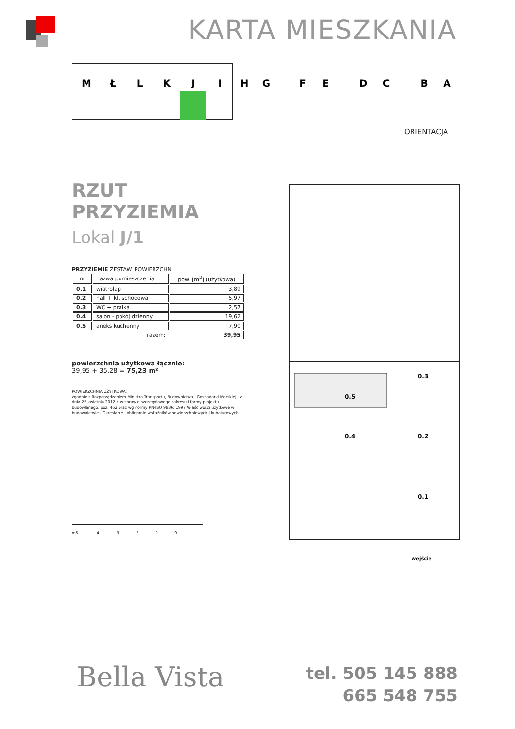KARTA MIESZKANIA
M
Ł
L
K
J
I
H
G
F
E
D
C
B
A
ORIENTACJA
RZUT PRZYZIEMIA
Lokal J/1
PRZYZIEMIE ZESTAW. POWIERZCHNI
| nr | nazwa pomieszczenia | pow. [m<sup>2</sup>] (użytkowa) |
| --- | --- | --- |
| 0.1 | wiatrołap | 3,89 |
| 0.2 | hall + kl. schodowa | 5,97 |
| 0.3 | WC + pralka | 2,57 |
| 0.4 | salon - pokój dzienny | 19,62 |
| 0.5 | aneks kuchenny | 7,90 |
| | razem: | 39,95 |
powierzchnia użytkowa łącznie:
39,95 + 35,28 = 75,23 m²
POWIERZCHNIA UŻYTKOWA:
zgodnie z Rozporządzeniem Ministra Transportu, Budownictwa i Gospodarki Morskiej - z dnia 25 kwietnia 2012 r. w sprawie szczegółowego zakresu i formy projektu budowlanego, poz. 462 oraz wg normy PN-ISO 9836: 1997 Właściwości użytkowe w budownictwie - Określanie i obliczanie wskaźników powierzchniowych i kubaturowych.
m5 4 3 2 1 0
0.5
0.4
0.3
0.2
0.1
wejście
Bella Vista
tel. 505 145 888
665 548 755